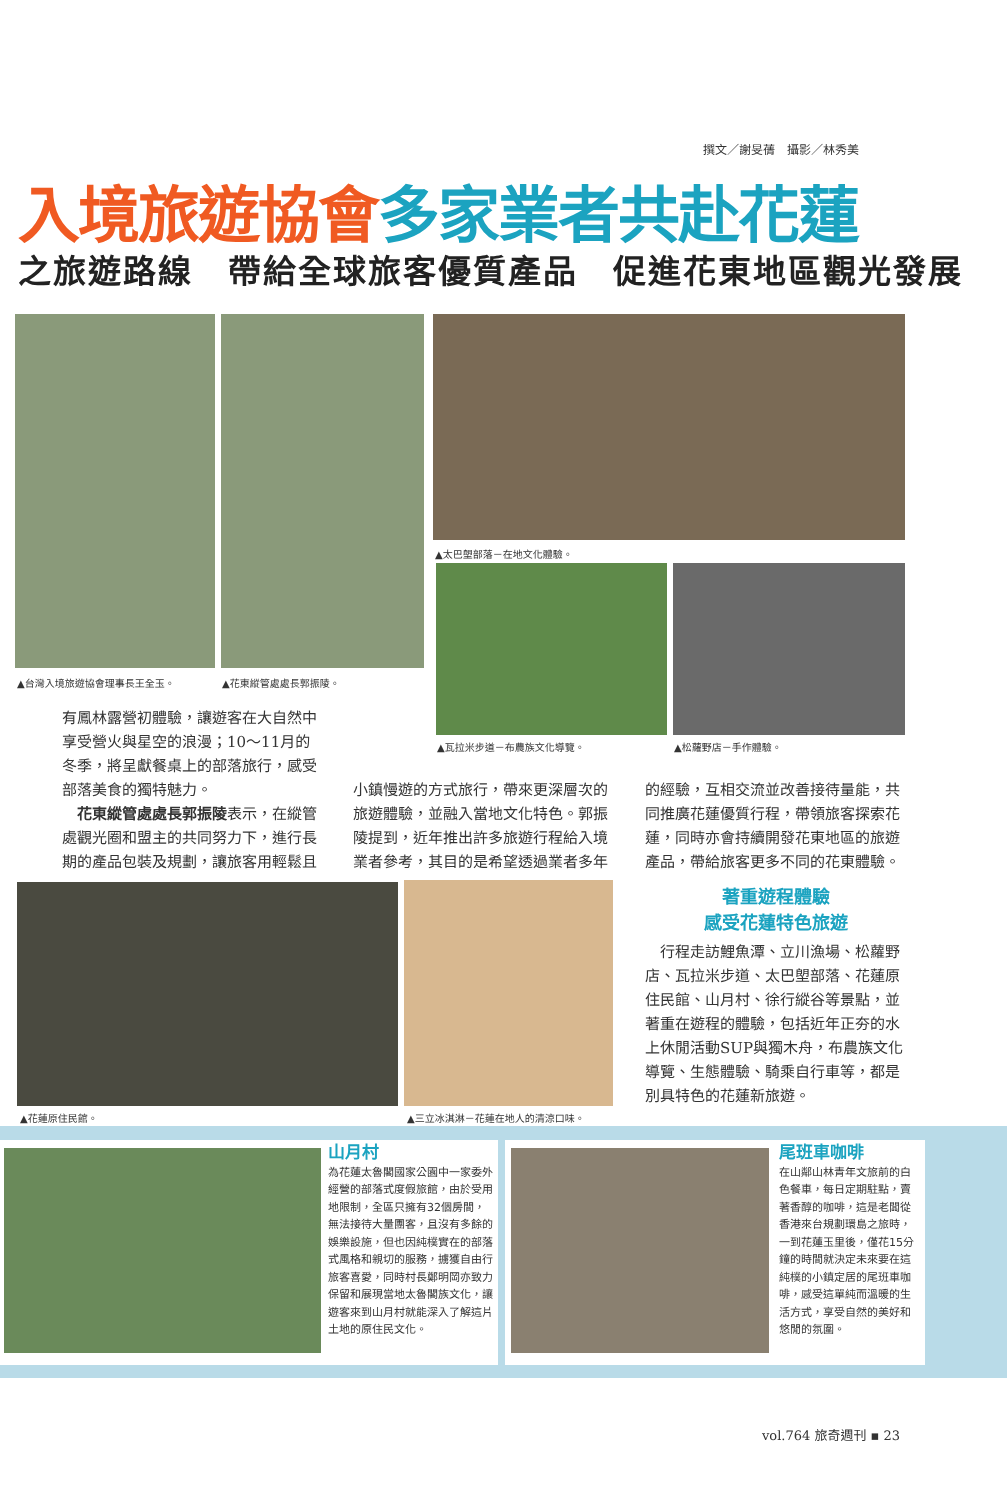撰文／謝旻蒨　攝影／林秀美
入境旅遊協會 多家業者共赴花蓮
之旅遊路線　帶給全球旅客優質產品　促進花東地區觀光發展
▲太巴塱部落－在地文化體驗。
▲台灣入境旅遊協會理事長王全玉。 ▲花東縱管處處長郭振陵。
▲瓦拉米步道－布農族文化導覽。 ▲松蘿野店－手作體驗。
有鳳林露營初體驗，讓遊客在大自然中享受營火與星空的浪漫；10〜11月的冬季，將呈獻餐桌上的部落旅行，感受部落美食的獨特魅力。
　花東縱管處處長郭振陵表示，在縱管處觀光圈和盟主的共同努力下，進行長期的產品包裝及規劃，讓旅客用輕鬆且
小鎮慢遊的方式旅行，帶來更深層次的旅遊體驗，並融入當地文化特色。郭振陵提到，近年推出許多旅遊行程給入境業者參考，其目的是希望透過業者多年
的經驗，互相交流並改善接待量能，共同推廣花蓮優質行程，帶領旅客探索花蓮，同時亦會持續開發花東地區的旅遊產品，帶給旅客更多不同的花東體驗。
著重遊程體驗
感受花蓮特色旅遊
　行程走訪鯉魚潭、立川漁場、松蘿野店、瓦拉米步道、太巴塱部落、花蓮原住民館、山月村、徐行縱谷等景點，並著重在遊程的體驗，包括近年正夯的水上休閒活動SUP與獨木舟，布農族文化導覽、生態體驗、騎乘自行車等，都是別具特色的花蓮新旅遊。
▲花蓮原住民館。 ▲三立冰淇淋－花蓮在地人的清涼口味。
山月村
為花蓮太魯閣國家公園中一家委外經營的部落式度假旅館，由於受用地限制，全區只擁有32個房間，無法接待大量團客，且沒有多餘的娛樂設施，但也因純樸實在的部落式風格和親切的服務，擄獲自由行旅客喜愛，同時村長鄭明岡亦致力保留和展現當地太魯閣族文化，讓遊客來到山月村就能深入了解這片土地的原住民文化。
尾班車咖啡
在山鄰山林青年文旅前的白色餐車，每日定期駐點，賣著香醇的咖啡，這是老闆從香港來台規劃環島之旅時，一到花蓮玉里後，僅花15分鐘的時間就決定未來要在這純樸的小鎮定居的尾班車咖啡，感受這單純而溫暖的生活方式，享受自然的美好和悠閒的氛圍。
vol.764 旅奇週刊 ▪ 23